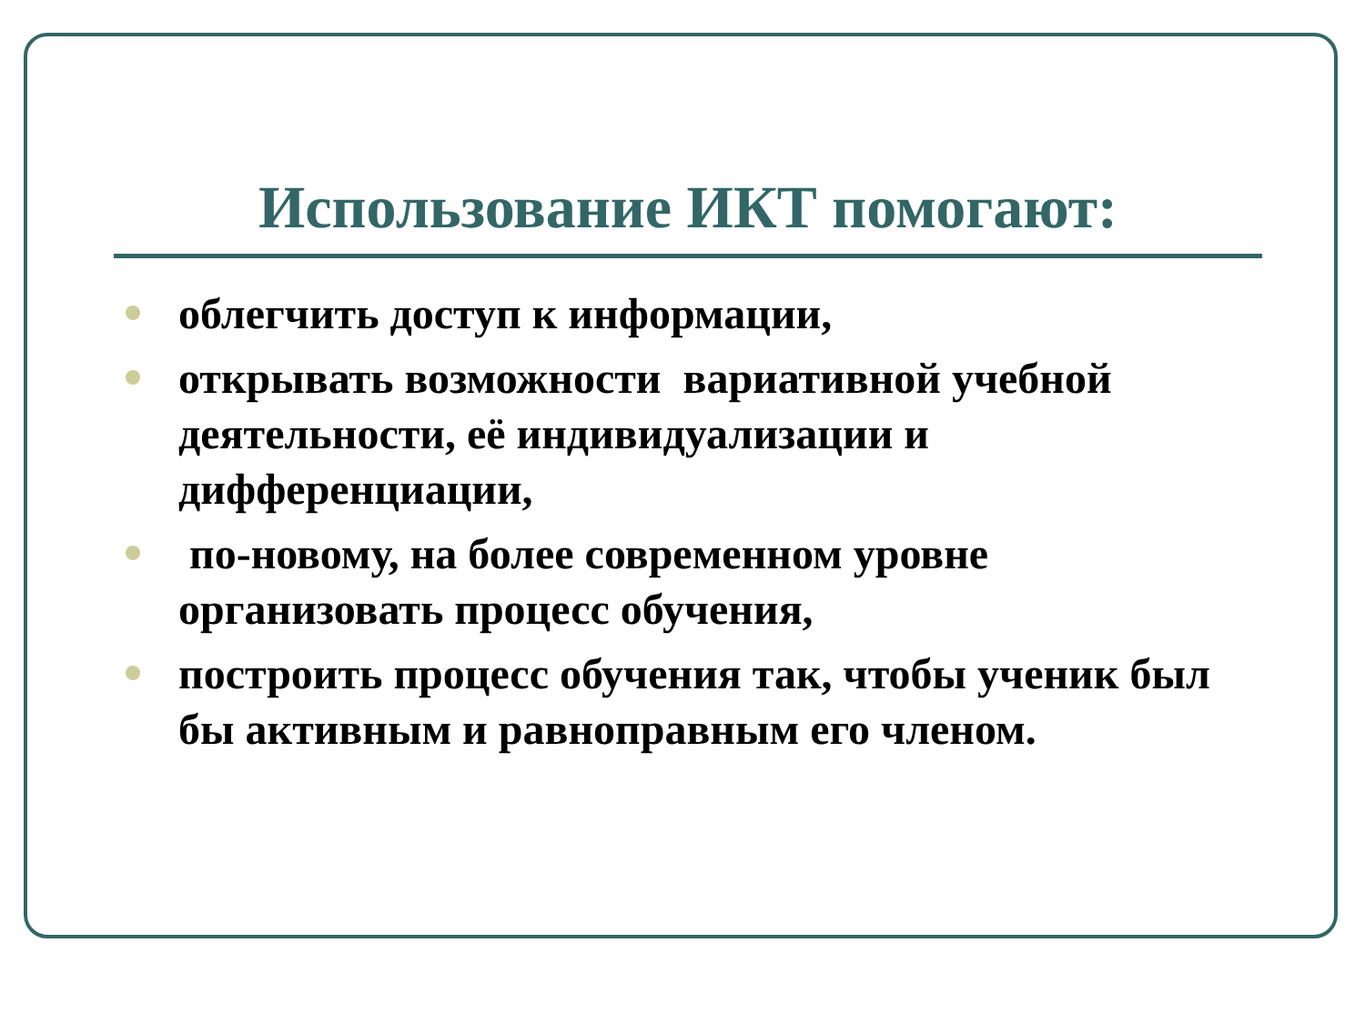Использование ИКТ помогают:
облегчить доступ к информации,
открывать возможности вариативной учебной деятельности, её индивидуализации и дифференциации,
по-новому, на более современном уровне организовать процесс обучения,
построить процесс обучения так, чтобы ученик был бы активным и равноправным его членом.